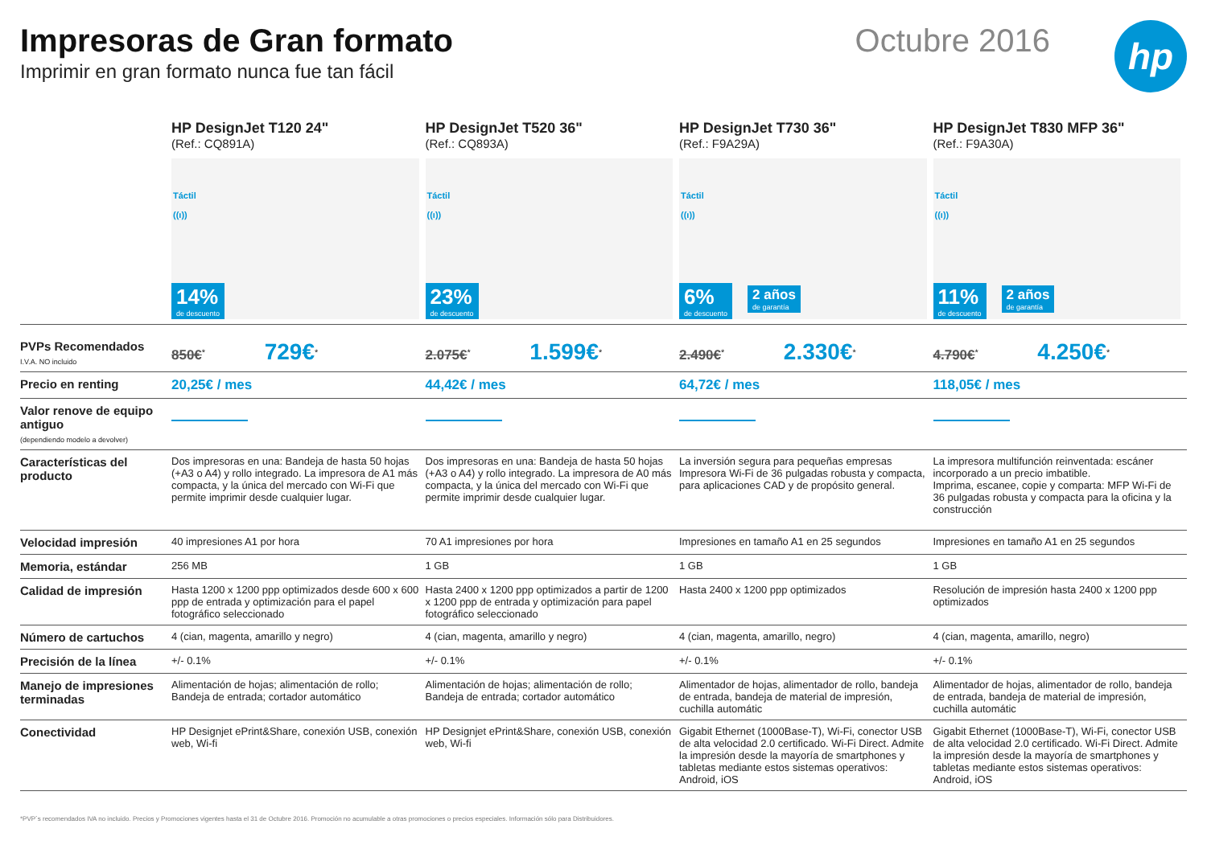hp
Impresoras de Gran formato
Imprimir en gran formato nunca fue tan fácil
Octubre 2016
| | HP DesignJet T120 24" (Ref.: CQ891A) Táctil ((ı)) 14% de descuento | HP DesignJet T520 36" (Ref.: CQ893A) Táctil ((ı)) 23% de descuento | HP DesignJet T730 36" (Ref.: F9A29A) Táctil ((ı)) 6% de descuento 2 años de garantía | HP DesignJet T830 MFP 36" (Ref.: F9A30A) Táctil ((ı)) 11% de descuento 2 años de garantía |
| --- | --- | --- | --- | --- |
| PVPs Recomendados I.V.A. NO incluido | 850€<sup>*</sup> 729€<sup>*</sup> | 2.075€<sup>*</sup> 1.599€<sup>*</sup> | 2.490€<sup>*</sup> 2.330€<sup>*</sup> | 4.790€<sup>*</sup> 4.250€<sup>*</sup> |
| Precio en renting | 20,25€ / mes | 44,42€ / mes | 64,72€ / mes | 118,05€ / mes |
| Valor renove de equipo antiguo (dependiendo modelo a devolver) | | | | |
| Características del producto | Dos impresoras en una: Bandeja de hasta 50 hojas (+A3 o A4) y rollo integrado. La impresora de A1 más compacta, y la única del mercado con Wi-Fi que permite imprimir desde cualquier lugar. | Dos impresoras en una: Bandeja de hasta 50 hojas (+A3 o A4) y rollo integrado. La impresora de A0 más compacta, y la única del mercado con Wi-Fi que permite imprimir desde cualquier lugar. | La inversión segura para pequeñas empresas Impresora Wi-Fi de 36 pulgadas robusta y compacta, para aplicaciones CAD y de propósito general. | La impresora multifunción reinventada: escáner incorporado a un precio imbatible. Imprima, escanee, copie y comparta: MFP Wi-Fi de 36 pulgadas robusta y compacta para la oficina y la construcción |
| Velocidad impresión | 40 impresiones A1 por hora | 70 A1 impresiones por hora | Impresiones en tamaño A1 en 25 segundos | Impresiones en tamaño A1 en 25 segundos |
| Memoria, estándar | 256 MB | 1 GB | 1 GB | 1 GB |
| Calidad de impresión | Hasta 1200 x 1200 ppp optimizados desde 600 x 600 ppp de entrada y optimización para el papel fotográfico seleccionado | Hasta 2400 x 1200 ppp optimizados a partir de 1200 x 1200 ppp de entrada y optimización para papel fotográfico seleccionado | Hasta 2400 x 1200 ppp optimizados | Resolución de impresión hasta 2400 x 1200 ppp optimizados |
| Número de cartuchos | 4 (cian, magenta, amarillo y negro) | 4 (cian, magenta, amarillo y negro) | 4 (cian, magenta, amarillo, negro) | 4 (cian, magenta, amarillo, negro) |
| Precisión de la línea | +/- 0.1% | +/- 0.1% | +/- 0.1% | +/- 0.1% |
| Manejo de impresiones terminadas | Alimentación de hojas; alimentación de rollo; Bandeja de entrada; cortador automático | Alimentación de hojas; alimentación de rollo; Bandeja de entrada; cortador automático | Alimentador de hojas, alimentador de rollo, bandeja de entrada, bandeja de material de impresión, cuchilla automátic | Alimentador de hojas, alimentador de rollo, bandeja de entrada, bandeja de material de impresión, cuchilla automátic |
| Conectividad | HP Designjet ePrint&Share, conexión USB, conexión web, Wi-fi | HP Designjet ePrint&Share, conexión USB, conexión web, Wi-fi | Gigabit Ethernet (1000Base-T), Wi-Fi, conector USB de alta velocidad 2.0 certificado. Wi-Fi Direct. Admite la impresión desde la mayoría de smartphones y tabletas mediante estos sistemas operativos: Android, iOS | Gigabit Ethernet (1000Base-T), Wi-Fi, conector USB de alta velocidad 2.0 certificado. Wi-Fi Direct. Admite la impresión desde la mayoría de smartphones y tabletas mediante estos sistemas operativos: Android, iOS |
*PVP´s recomendados IVA no incluido. Precios y Promociones vigentes hasta el 31 de Octubre 2016. Promoción no acumulable a otras promociones o precios especiales. Información sólo para Distribuidores.